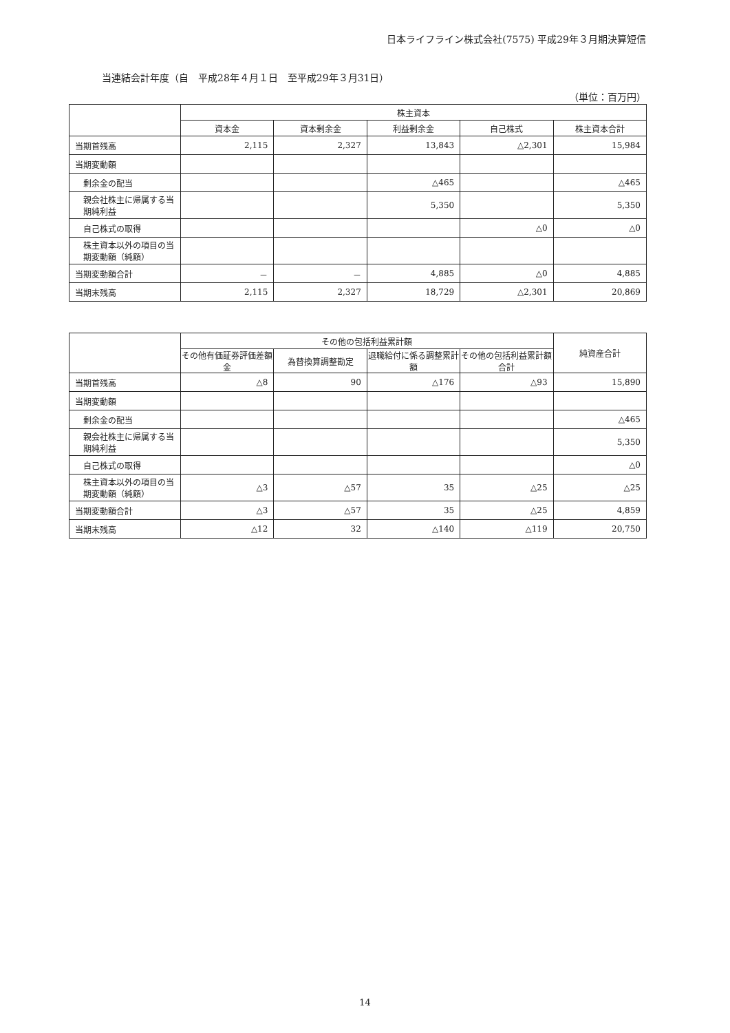日本ライフライン株式会社(7575) 平成29年３月期決算短信
当連結会計年度（自　平成28年４月１日　至平成29年３月31日）
（単位：百万円）
| | 株主資本 | | | | |
| --- | --- | --- | --- | --- | --- |
| | 資本金 | 資本剰余金 | 利益剰余金 | 自己株式 | 株主資本合計 |
| 当期首残高 | 2,115 | 2,327 | 13,843 | △2,301 | 15,984 |
| 当期変動額 | | | | | |
| 剰余金の配当 | | | △465 | | △465 |
| 親会社株主に帰属する当期純利益 | | | 5,350 | | 5,350 |
| 自己株式の取得 | | | | △0 | △0 |
| 株主資本以外の項目の当期変動額（純額） | | | | | |
| 当期変動額合計 | － | － | 4,885 | △0 | 4,885 |
| 当期末残高 | 2,115 | 2,327 | 18,729 | △2,301 | 20,869 |
| | その他の包括利益累計額 | | | | 純資産合計 |
| --- | --- | --- | --- | --- | --- |
| | その他有価証券評価差額金 | 為替換算調整勘定 | 退職給付に係る調整累計額 | その他の包括利益累計額合計 | |
| 当期首残高 | △8 | 90 | △176 | △93 | 15,890 |
| 当期変動額 | | | | | |
| 剰余金の配当 | | | | | △465 |
| 親会社株主に帰属する当期純利益 | | | | | 5,350 |
| 自己株式の取得 | | | | | △0 |
| 株主資本以外の項目の当期変動額（純額） | △3 | △57 | 35 | △25 | △25 |
| 当期変動額合計 | △3 | △57 | 35 | △25 | 4,859 |
| 当期末残高 | △12 | 32 | △140 | △119 | 20,750 |
14